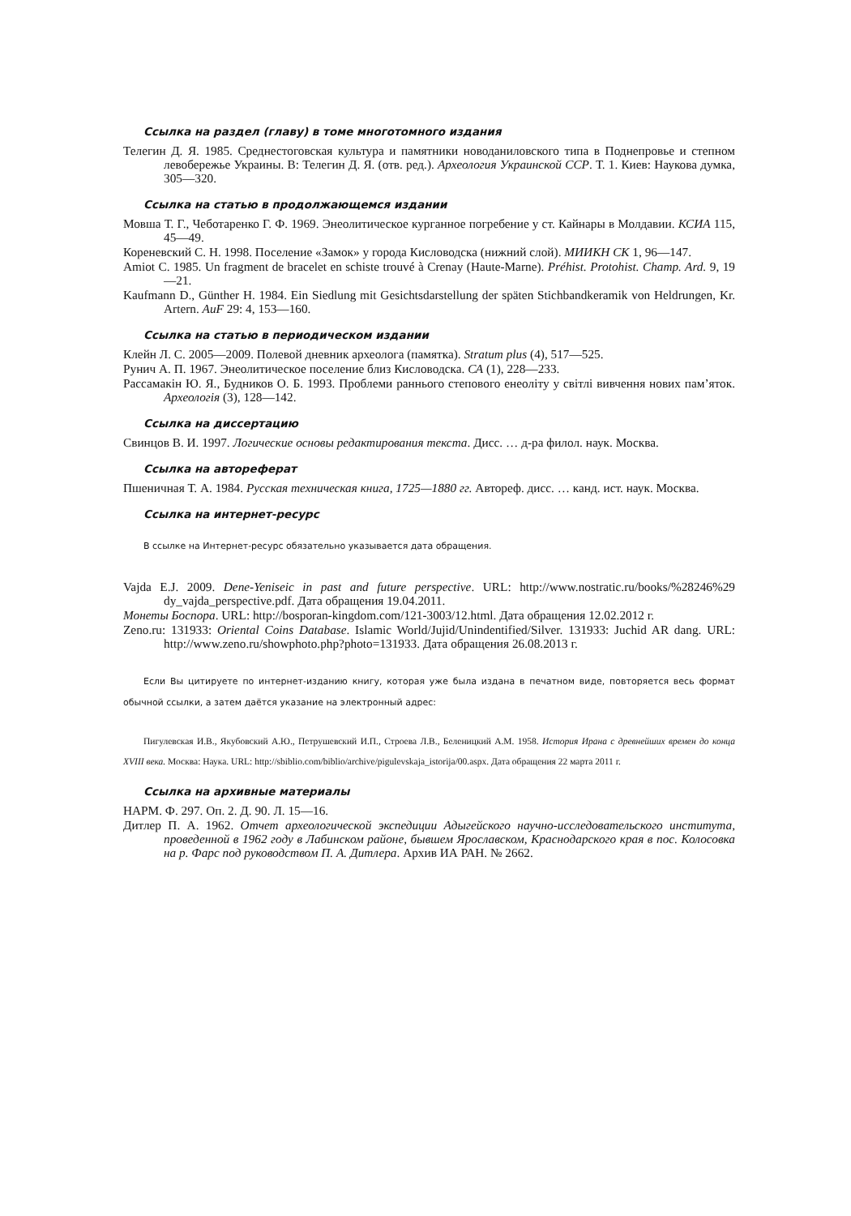Ссылка на раздел (главу) в томе многотомного издания
Телегин Д. Я. 1985. Среднестоговская культура и памятники новоданиловского типа в Поднепровье и степном левобережье Украины. В: Телегин Д. Я. (отв. ред.). Археология Украинской ССР. Т. 1. Киев: Наукова думка, 305—320.
Ссылка на статью в продолжающемся издании
Мовша Т. Г., Чеботаренко Г. Ф. 1969. Энеолитическое курганное погребение у ст. Кайнары в Молдавии. КСИА 115, 45—49.
Кореневский С. Н. 1998. Поселение «Замок» у города Кисловодска (нижний слой). МИИКН СК 1, 96—147.
Amiot C. 1985. Un fragment de bracelet en schiste trouvé à Crenay (Haute-Marne). Préhist. Protohist. Champ. Ard. 9, 19—21.
Kaufmann D., Günther H. 1984. Ein Siedlung mit Gesichtsdarstellung der späten Stichbandkeramik von Heldrungen, Kr. Artern. AuF 29: 4, 153—160.
Ссылка на статью в периодическом издании
Клейн Л. С. 2005—2009. Полевой дневник археолога (памятка). Stratum plus (4), 517—525.
Рунич А. П. 1967. Энеолитическое поселение близ Кисловодска. СА (1), 228—233.
Рассамакін Ю. Я., Будников О. Б. 1993. Проблеми раннього степового енеоліту у світлі вивчення нових пам’яток. Археологія (3), 128—142.
Ссылка на диссертацию
Свинцов В. И. 1997. Логические основы редактирования текста. Дисс. … д-ра филол. наук. Москва.
Ссылка на автореферат
Пшеничная Т. А. 1984. Русская техническая книга, 1725—1880 гг. Автореф. дисс. … канд. ист. наук. Москва.
Ссылка на интернет-ресурс
В ссылке на Интернет-ресурс обязательно указывается дата обращения.
Vajda E.J. 2009. Dene-Yeniseic in past and future perspective. URL: http://www.nostratic.ru/books/%28246%29 dy_vajda_perspective.pdf. Дата обращения 19.04.2011.
Монеты Боспора. URL: http://bosporan-kingdom.com/121-3003/12.html. Дата обращения 12.02.2012 г.
Zeno.ru: 131933: Oriental Coins Database. Islamic World/Jujid/Unindentified/Silver. 131933: Juchid AR dang. URL: http://www.zeno.ru/showphoto.php?photo=131933. Дата обращения 26.08.2013 г.
Если Вы цитируете по интернет-изданию книгу, которая уже была издана в печатном виде, повторяется весь формат обычной ссылки, а затем даётся указание на электронный адрес:
Пигулевская И.В., Якубовский А.Ю., Петрушевский И.П., Строева Л.В., Беленицкий А.М. 1958. История Ирана с древнейших времен до конца XVIII века. Москва: Наука. URL: http://sbiblio.com/biblio/archive/pigulevskaja_istorija/00.aspx. Дата обращения 22 марта 2011 г.
Ссылка на архивные материалы
НАРМ. Ф. 297. Оп. 2. Д. 90. Л. 15—16.
Дитлер П. А. 1962. Отчет археологической экспедиции Адыгейского научно-исследовательского института, проведенной в 1962 году в Лабинском районе, бывшем Ярославском, Краснодарского края в пос. Колосовка на р. Фарс под руководством П. А. Дитлера. Архив ИА РАН. № 2662.